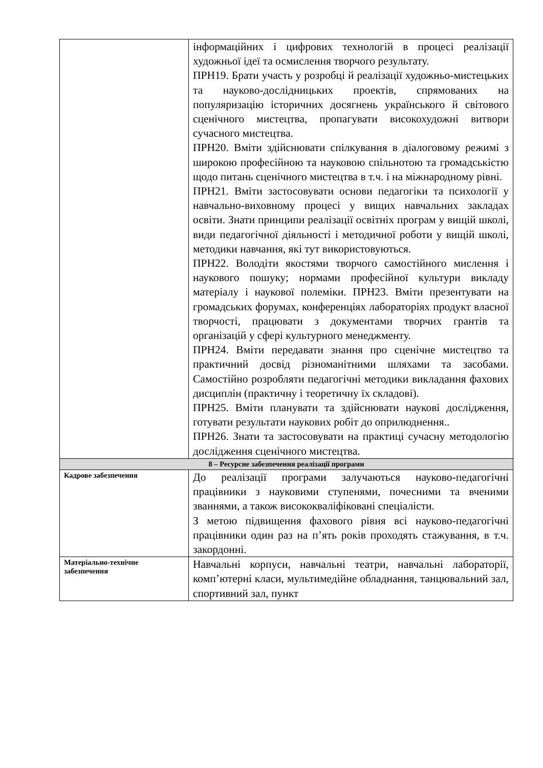| | інформаційних і цифрових технологій в процесі реалізації художньої ідеї та осмислення творчого результату. ПРН19. Брати участь у розробці й реалізації художньо-мистецьких та науково-дослідницьких проектів, спрямованих на популяризацію історичних досягнень українського й світового сценічного мистецтва, пропагувати високохудожні витвори сучасного мистецтва. ПРН20. Вміти здійснювати спілкування в діалоговому режимі з широкою професійною та науковою спільнотою та громадськістю щодо питань сценічного мистецтва в т.ч. і на міжнародному рівні. ПРН21. Вміти застосовувати основи педагогіки та психології у навчально-виховному процесі у вищих навчальних закладах освіти. Знати принципи реалізації освітніх програм у вищій школі, види педагогічної діяльності і методичної роботи у вищій школі, методики навчання, які тут використовуються. ПРН22. Володіти якостями творчого самостійного мислення і наукового пошуку; нормами професійної культури викладу матеріалу і наукової полеміки. ПРН23. Вміти презентувати на громадських форумах, конференціях лабораторіях продукт власної творчості, працювати з документами творчих грантів та організацій у сфері культурного менеджменту. ПРН24. Вміти передавати знання про сценічне мистецтво та практичний досвід різноманітними шляхами та засобами. Самостійно розробляти педагогічні методики викладання фахових дисциплін (практичну і теоретичну їх складові). ПРН25. Вміти планувати та здійснювати наукові дослідження, готувати результати наукових робіт до оприлюднення.. ПРН26. Знати та застосовувати на практиці сучасну методологію дослідження сценічного мистецтва. |
| 8 – Ресурсне забезпечення реалізації програми | |
| Кадрове забезпечення | До реалізації програми залучаються науково-педагогічні працівники з науковими ступенями, почесними та вченими званнями, а також висококваліфіковані спеціалісти. З метою підвищення фахового рівня всі науково-педагогічні працівники один раз на п’ять років проходять стажування, в т.ч. закордонні. |
| Матеріально-технічне забезпечення | Навчальні корпуси, навчальні театри, навчальні лабораторії, комп’ютерні класи, мультимедійне обладнання, танцювальний зал, спортивний зал, пункт |